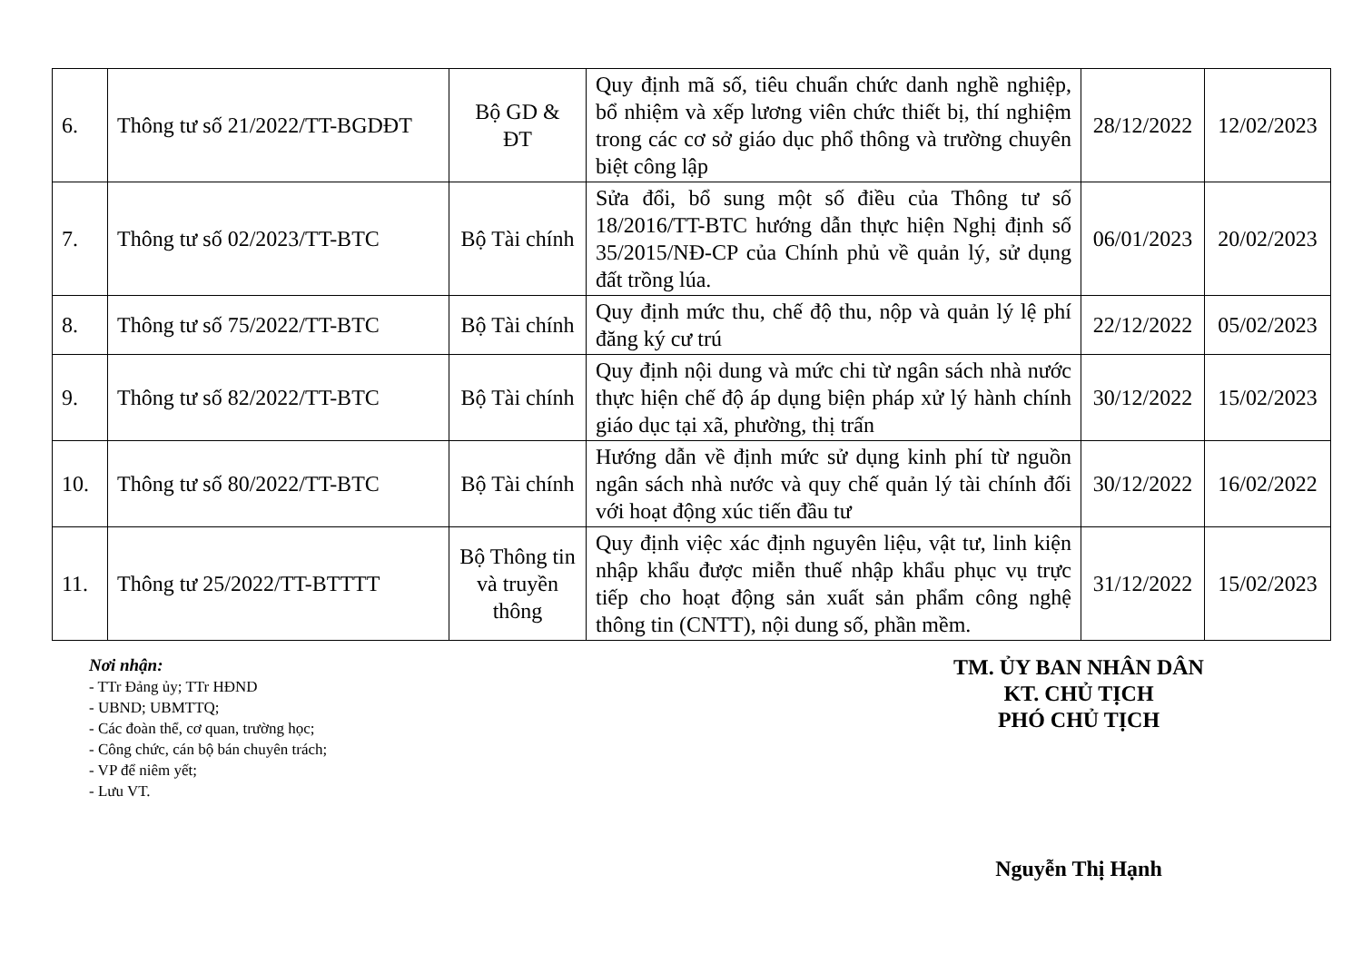| 6. | Thông tư số 21/2022/TT-BGDĐT | Bộ GD & ĐT | Quy định mã số, tiêu chuẩn chức danh nghề nghiệp, bổ nhiệm và xếp lương viên chức thiết bị, thí nghiệm trong các cơ sở giáo dục phổ thông và trường chuyên biệt công lập | 28/12/2022 | 12/02/2023 |
| 7. | Thông tư số 02/2023/TT-BTC | Bộ Tài chính | Sửa đổi, bổ sung một số điều của Thông tư số 18/2016/TT-BTC hướng dẫn thực hiện Nghị định số 35/2015/NĐ-CP của Chính phủ về quản lý, sử dụng đất trồng lúa. | 06/01/2023 | 20/02/2023 |
| 8. | Thông tư số 75/2022/TT-BTC | Bộ Tài chính | Quy định mức thu, chế độ thu, nộp và quản lý lệ phí đăng ký cư trú | 22/12/2022 | 05/02/2023 |
| 9. | Thông tư số 82/2022/TT-BTC | Bộ Tài chính | Quy định nội dung và mức chi từ ngân sách nhà nước thực hiện chế độ áp dụng biện pháp xử lý hành chính giáo dục tại xã, phường, thị trấn | 30/12/2022 | 15/02/2023 |
| 10. | Thông tư số 80/2022/TT-BTC | Bộ Tài chính | Hướng dẫn về định mức sử dụng kinh phí từ nguồn ngân sách nhà nước và quy chế quản lý tài chính đối với hoạt động xúc tiến đầu tư | 30/12/2022 | 16/02/2022 |
| 11. | Thông tư 25/2022/TT-BTTTT | Bộ Thông tin và truyền thông | Quy định việc xác định nguyên liệu, vật tư, linh kiện nhập khẩu được miễn thuế nhập khẩu phục vụ trực tiếp cho hoạt động sản xuất sản phẩm công nghệ thông tin (CNTT), nội dung số, phần mềm. | 31/12/2022 | 15/02/2023 |
Nơi nhận:
- TTr Đảng ủy; TTr HĐND
- UBND; UBMTTQ;
- Các đoàn thể, cơ quan, trường học;
- Công chức, cán bộ bán chuyên trách;
- VP để niêm yết;
- Lưu VT.
TM. ỦY BAN NHÂN DÂN
KT. CHỦ TỊCH
PHÓ CHỦ TỊCH
Nguyễn Thị Hạnh